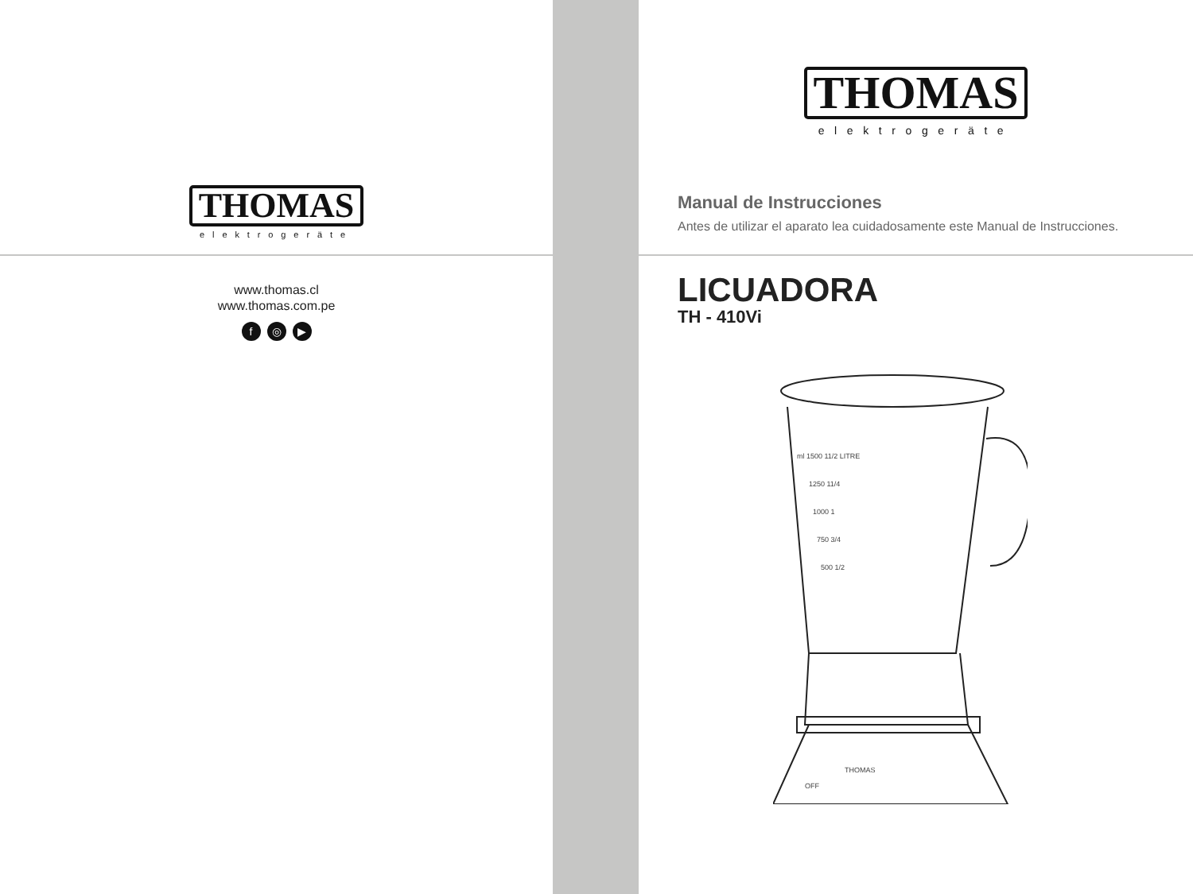THOMAS
elektrogeräte
www.thomas.cl
www.thomas.com.pe
f ◎ ▶
THOMAS
elektrogeräte
Manual de Instrucciones
Antes de utilizar el aparato lea cuidadosamente este Manual de Instrucciones.
LICUADORA
TH - 410Vi
ml 1500 11/2 LITRE
1250 11/4
1000 1
750 3/4
500 1/2
THOMAS
OFF